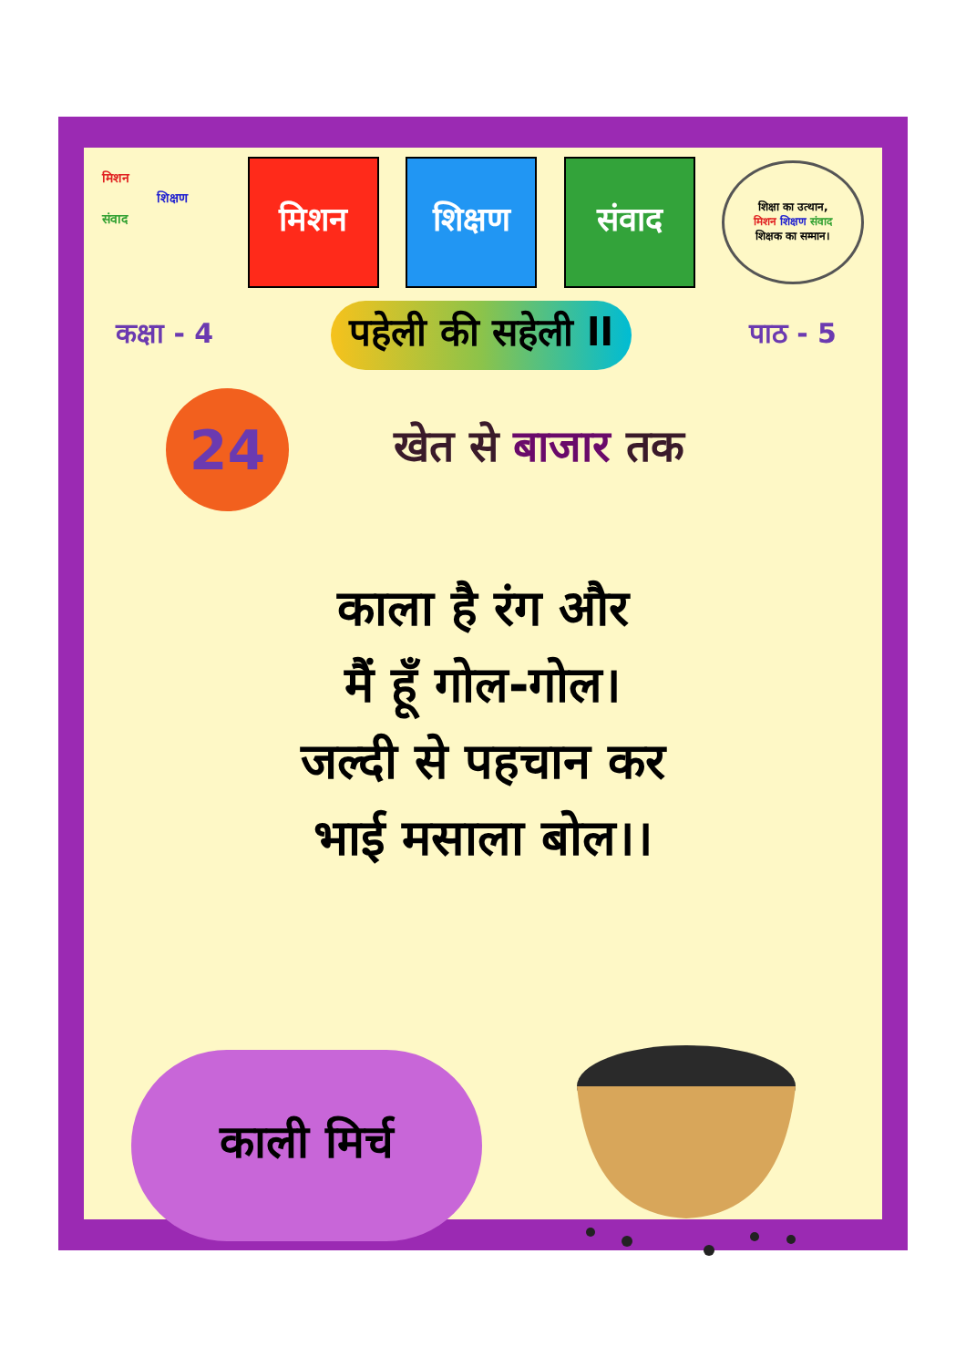मिशन
शिक्षण
संवाद
मिशन शिक्षण संवाद
शिक्षा का उत्थान,
मिशन शिक्षण संवाद
शिक्षक का सम्मान।
कक्षा - 4
पहेली की सहेली ll
पाठ - 5
24
खेत से बाजार तक
काला है रंग और
मैं हूँ गोल-गोल।
जल्दी से पहचान कर
भाई मसाला बोल।।
काली मिर्च